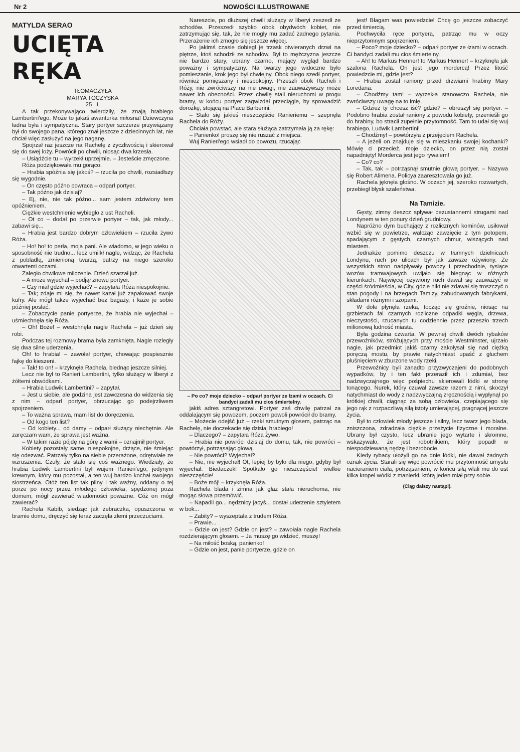Nr 2 NOWOŚCI ILLUSTROWANE
MATYLDA SERAO
UCIĘTA RĘKA
TŁOMACZYŁA
MARYA TOCZYSKA
25 I.
A tak przekonywająco twierdziły, że znają hrabiego Lambertini'ego. Może to jakaś awanturka miłosna! Dziewczyna ładna była i sympatyczna. Stary portyer szczerze przywiązany był do swojego pana, którego znał jeszcze z dziecinnych lat, nie chciał więc zasłużyć na jego naganę.
Spojrzał raz jeszcze na Rachelę z życzliwością i skierował się do swej loży. Powrócił po chwili, niosąc dwa krzesła.
– Usiądźcie tu – wyrzekł uprzejmie. – Jesteście zmęczone.
Róża podziękowała mu gorąco.
– Hrabia spóźnia się jakoś? – rzuciła po chwili, rozsiadłszy się wygodnie.
– On często późno powraca – odparł portyer.
– Tak późno jak dzisiaj?
– Ej, nie, nie tak późno... sam jestem zdziwiony tem opóźnieniem.
Ciężkie westchnienie wybiegło z ust Racheli.
– Ot co – dodał po przerwie portyer – tak, jak młody... zabawi się...
– Hrabia jest bardzo dobrym człowiekiem – rzuciła żywo Róża.
– Ho! ho! to perła, moja pani. Ale wiadomo, w jego wieku o sposobność nie trudno... lecz umilkł nagle, widząc, że Rachela z pobladłą, zmienioną twarzą, patrzy na niego szeroko otwartemi oczami.
Zaległo chwilowe milczenie. Dzień szarzał już.
– A może wyjechał – podjął znowu portyer.
– Czy miał gdzie wyjechać? – zapytała Róża niespokojnie.
– Tak; zdaje mi się, że nawet kazał już zapakować swoje kufry. Ale mógł także wyjechać bez bagaży, i każe je sobie później posłać.
– Zobaczycie panie portyerze, że hrabia nie wyjechał – uśmiechnęła się Róża.
– Oh! Boże! – westchnęła nagle Rachela – już dzień się robi.
Podczas tej rozmowy brama była zamknięta. Nagle rozległy się dwa silne uderzenia.
Oh! to hrabia! – zawołał portyer, chowając pospiesznie fajkę do kieszeni.
– Tak! to on! – krzyknęła Rachela, blednąc jeszcze silniej.
Lecz nie był to Ranieri Lambertini, tylko służący w liberyi z żółtemi obwódkami.
– Hrabia Ludwik Lambertini? – zapytał.
– Jest u siebie, ale godzina jest zawczesna do widzenia się z nim – odparł portyer, obrzucając go podejrzliwem spojrzeniem.
– To ważna sprawa, mam list do doręczenia.
– Od kogo ten list?
– Od kobiety... od damy – odparł służący niechętnie. Ale zaręczam wam, że sprawa jest ważna.
– W takim razie pójdę na górę z wami – oznajmił portyer.
Kobiety pozostały same, niespokojne, drżące, nie śmiejąc się odezwać. Patrzały tylko na siebie przerażone, odrętwiałe ze wzruszenia. Czuły, że stało się coś ważnego. Wiedziały, że hrabia Ludwik Lambertini był wujem Ranieri'ego, jedynym krewnym, który mu pozostał, a ten wuj bardzo kochał swojego siostrzeńca. Otóż ten list tak pilny i tak ważny, oddany o tej porze po nocy przez młodego człowieka, spędzonej poza domem, mógł zawierać wiadomości poważne. Cóż on mógł zawierać?
Rachela Kabib, siedząc jak żebraczka, opuszczona w bramie domu, dręczyć się teraz zaczęła złemi przeczuciami.
Nareszcie, po dłuższej chwili służący w liberyi zeszedł ze schodów. Przeszedł szybko obok obydwóch kobiet, nie zatrzymując się, tak, że nie mogły mu zadać żadnego pytania. Przerażenie ich zmogło się jeszcze więcej.
Po jakimś czasie dobiegł je trzask otwieranych drzwi na piętrze, ktoś schodził ze schodów. Był to mężczyzna jeszcze nie bardzo stary, ubrany czarno, mający wygląd bardzo poważny i sympatyczny. Na twarzy jego widoczne było pomieszanie, krok jego był chwiejny. Obok niego szedł portyer, również pomięszany i niespokojny. Przeszli obok Racheli i Róży, nie zwróciwszy na nie uwagi, nie zauważywszy może nawet ich obecności. Przez chwilę stali nieruchomi w progu bramy, w końcu portyer zagwizdał przeciągle, by sprowadzić dorożkę, stojącą na Placu Barberini.
– Stało się jakieś nieszczęście Ranieriemu – szepnęła Rachela do Róży.
Chciała powstać, ale stara służąca zatrzymała ją za rękę:
– Panienko! proszę się nie ruszać z miejsca.
Wuj Ranieri'ego wsiadł do powozu, rzucając
– Po co? moje dziecko – odparł portyer ze łzami w oczach. Ci bandyci zadali mu cios śmiertelny.
jakiś adres sztangretowi. Portyer zaś chwilę patrzał za oddalającym się powozem, poczem powoli powrócił do bramy.
– Możecie odejść już – rzekł smutnym głosem, patrząc na Rachelę, nie doczekacie się dzisiaj hrabiego!
– Dlaczego? – zapytała Róża żywo.
– Hrabia nie powróci dzisiaj do domu, tak, nie powróci – powtórzył, potrząsając głową.
– Nie powróci? Wyjechał?
– Nie, nie wyjechał! Ot, lepiej by było dla niego, gdyby był wyjechał. Biedaczek! Spotkało go nieszczęście! wielkie nieszczęście!
– Boże mój! – krzyknęła Róża.
Rachela blada i zimna jak głaz stała nieruchoma, nie mogąc słowa przemówić.
– Napadli go... nędznicy jacyś... dostał uderzenie sztyletem w bok...
– Zabity? – wyszeptała z trudem Róża.
– Prawie...
– Gdzie on jest? Gdzie on jest? – zawołała nagle Rachela rozdzierającym głosem. – Ja muszę go widzieć, muszę!
– Na miłość boską, panienko!
– Gdzie on jest, panie portyerze, gdzie on
jest! Błagam was powiedzcie! Chcę go jeszcze zobaczyć przed śmiercią.
Pochwyciła ręce portyera, patrząc mu w oczy nieprzytomnym spojrzeniem.
– Poco? moje dziecko? – odparł portyer ze łzami w oczach. Ci bandyci zadali mu cios śmiertelny.
– Ah! to Markus Henner! to Markus Henner! – krzyknęła jak szalona Rachela. On jest jego mordercą! Przez litość powiedzcie mi, gdzie jest?
– Hrabia został raniony przed drzwiami hrabiny Mary Loredana.
– Chodźmy tam! – wyrzekła stanowczo Rachela, nie zwróciwszy uwagę na to imię.
– Gdzież ty chcesz iść? gdzie? – obruszył się portyer. – Podobno hrabia został raniony z powodu kobiety, przenieśli go do hrabiny, bo stracił zupełnie przytomność. Tam to udał się wuj hrabiego, Ludwik Lambertini!
– Chodźmy! – powtórzyła z przejęciem Rachela.
– A jeżeli on znajduje się w mieszkaniu swojej kochanki? Mówię ci przecież, moje dziecko, on przez nią został napadnięty! Morderca jest jego rywalem!
– Co? co?
– Tak, tak – potrząsnął smutnie głową portyer. – Nazywa się Robert Alimena. Policya zaaresztowała go już.
Rachela jęknęła głośno. W oczach jej, szeroko rozwartych, przebiegł błysk szaleństwa.
Na Tamizie.
Gęsty, zimny deszcz spływał bezustannemi strugami nad Londynem w ten ponury dzień grudniowy.
Napróżno dym buchający z rozlicznych kominów, usiłował wzbić się w powietrze, walcząc zawzięcie z tym potopem, spadającym z gęstych, czarnych chmur, wiszących nad miastem.
Jednakże pomimo deszczu w tłumnych dzielnicach Londynu, ruch po ulicach był jak zawsze ożywiony. Ze wszystkich stron nadpływały powozy i przechodnie, tysiące wozów tramwajowych uwijało się biegnąc w różnych kierunkach. Najwięcej ożywiony ruch dawał się zauważyć w części śródmieścia, w City, gdzie nikt nie zdawał się troszczyć o stan pogody i na brzegach Tamizy, zabudowanych fabrykami, składami różnymi i szopami.
W dole płynęła rzeka, tocząc się groźnie, niosąc na grzbietach fal czarnych rozliczne odpadki węgla, drzewa, nieczystości, rzucanych tu codziennie przez przeszło trzech milionową ludność miasta.
Była godzina czwarta. W pewnej chwili dwóch rybaków przewoźników, stróżujących przy moście Westminster, ujrzało nagle, jak przedmiot jakiś czarny zakołysał się nad ciężką poręczą mostu, by prawie natychmiast upaść z głuchem pluśnięciem w zburzone wody rzeki.
Przewoźnicy byli zanadto przyzwyczajeni do podobnych wypadków, by i ten fakt przeraził ich i zdumiał, bez nadzwyczajnego więc pośpiechu skierowali łódki w stronę tonącego. Nurek, który czuwał zawsze razem z nimi, skoczył natychmiast do wody z nadzwyczajną zręcznością i wypłynął po krótkiej chwili, ciągnąc za sobą człowieka, czepiającego się jego rąk z rozpaczliwą siłą istoty umierającej, pragnącej jeszcze życia.
Był to człowiek młody jeszcze i silny, lecz twarz jego blada, zniszczona, zdradzała ciężkie przeżycie fizyczne i moralne. Ubrany był czysto, lecz ubranie jego wytarte i skromne, wskazywało, że jest robotnikiem, który popadł w niespodziewaną nędzę i bezrobocie.
Kiedy rybacy ułożyli go na dnie łódki, nie dawał żadnych oznak życia. Starali się więc powrócić mu przytomność umysłu nacieraniem ciała, potrząsaniem, w końcu siłą wlali mu do ust kilka kropel wódki z manierki, którą jeden miał przy sobie.
(Ciąg dalszy nastąpi).